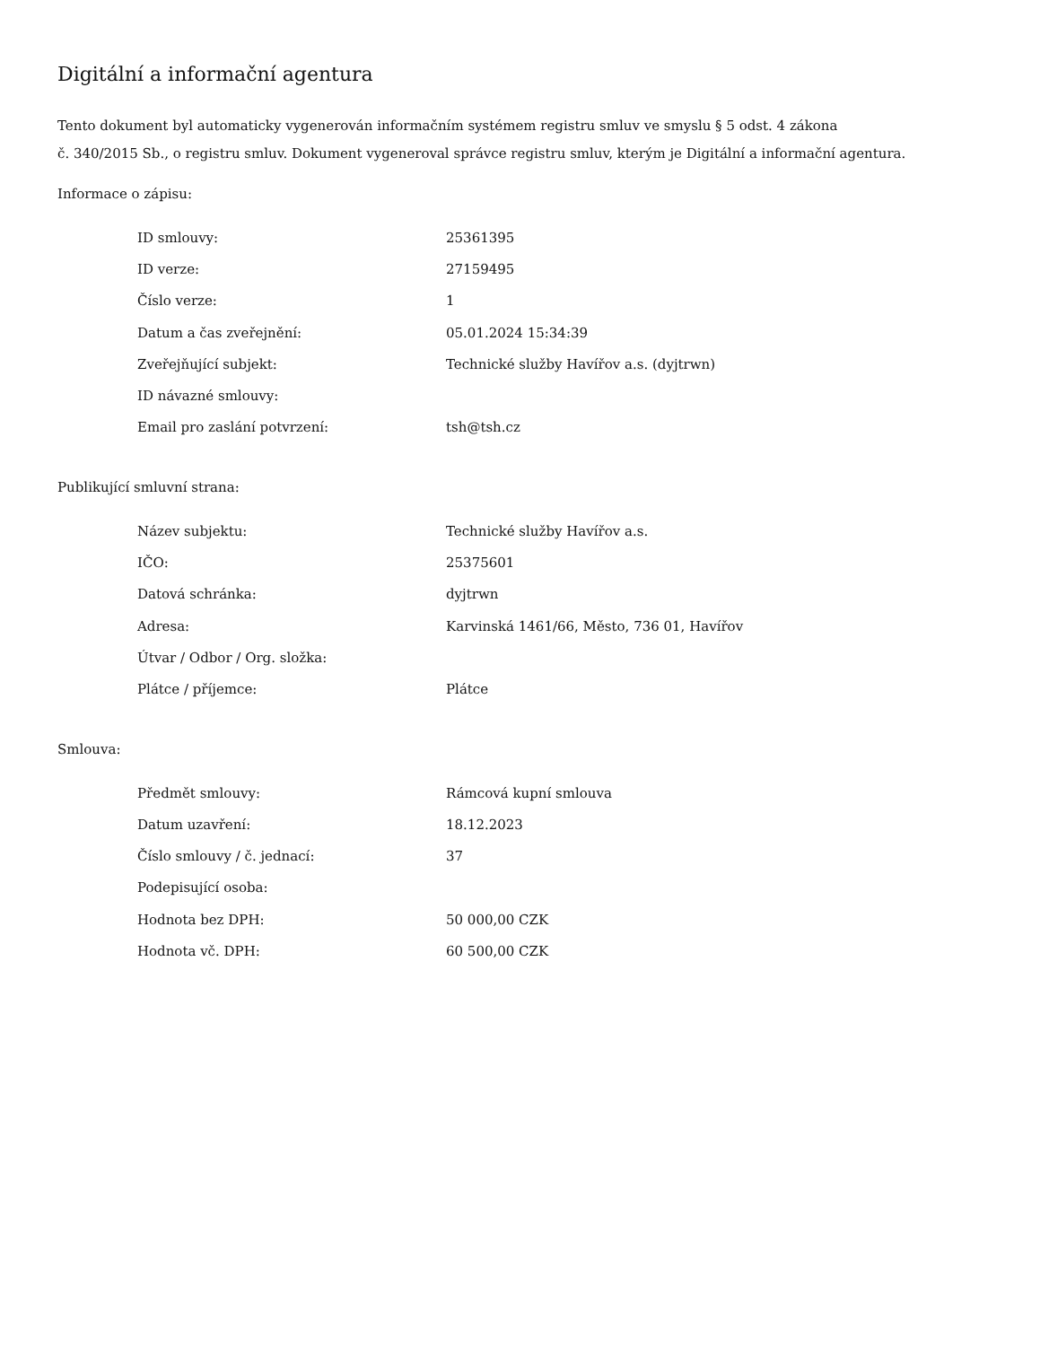Digitální a informační agentura
Tento dokument byl automaticky vygenerován informačním systémem registru smluv ve smyslu § 5 odst. 4 zákona
č. 340/2015 Sb., o registru smluv. Dokument vygeneroval správce registru smluv, kterým je Digitální a informační agentura.
Informace o zápisu:
| ID smlouvy: | 25361395 |
| ID verze: | 27159495 |
| Číslo verze: | 1 |
| Datum a čas zveřejnění: | 05.01.2024 15:34:39 |
| Zveřejňující subjekt: | Technické služby Havířov a.s. (dyjtrwn) |
| ID návazné smlouvy: | |
| Email pro zaslání potvrzení: | tsh@tsh.cz |
Publikující smluvní strana:
| Název subjektu: | Technické služby Havířov a.s. |
| IČO: | 25375601 |
| Datová schránka: | dyjtrwn |
| Adresa: | Karvinská 1461/66, Město, 736 01, Havířov |
| Útvar / Odbor / Org. složka: | |
| Plátce / příjemce: | Plátce |
Smlouva:
| Předmět smlouvy: | Rámcová kupní smlouva |
| Datum uzavření: | 18.12.2023 |
| Číslo smlouvy / č. jednací: | 37 |
| Podepisující osoba: | |
| Hodnota bez DPH: | 50 000,00 CZK |
| Hodnota vč. DPH: | 60 500,00 CZK |